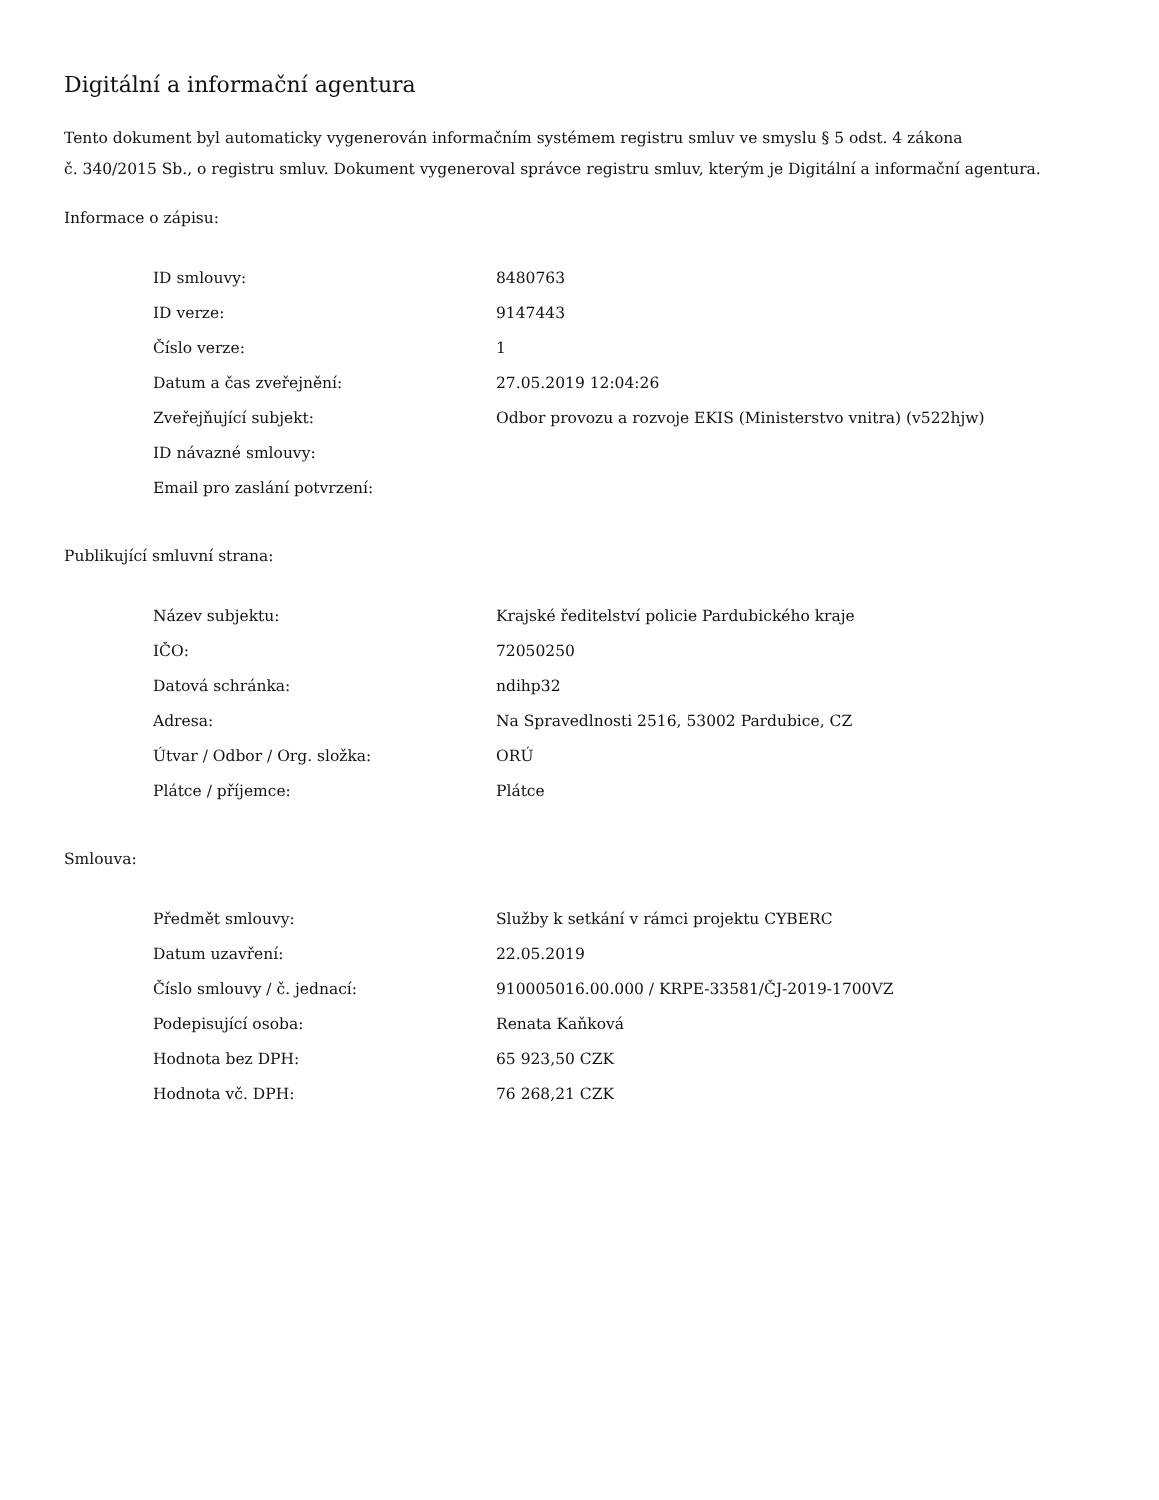Digitální a informační agentura
Tento dokument byl automaticky vygenerován informačním systémem registru smluv ve smyslu § 5 odst. 4 zákona
č. 340/2015 Sb., o registru smluv. Dokument vygeneroval správce registru smluv, kterým je Digitální a informační agentura.
Informace o zápisu:
| ID smlouvy: | 8480763 |
| ID verze: | 9147443 |
| Číslo verze: | 1 |
| Datum a čas zveřejnění: | 27.05.2019 12:04:26 |
| Zveřejňující subjekt: | Odbor provozu a rozvoje EKIS (Ministerstvo vnitra) (v522hjw) |
| ID návazné smlouvy: | |
| Email pro zaslání potvrzení: | |
Publikující smluvní strana:
| Název subjektu: | Krajské ředitelství policie Pardubického kraje |
| IČO: | 72050250 |
| Datová schránka: | ndihp32 |
| Adresa: | Na Spravedlnosti 2516, 53002 Pardubice, CZ |
| Útvar / Odbor / Org. složka: | ORÚ |
| Plátce / příjemce: | Plátce |
Smlouva:
| Předmět smlouvy: | Služby k setkání v rámci projektu CYBERC |
| Datum uzavření: | 22.05.2019 |
| Číslo smlouvy / č. jednací: | 910005016.00.000 / KRPE-33581/ČJ-2019-1700VZ |
| Podepisující osoba: | Renata Kaňková |
| Hodnota bez DPH: | 65 923,50 CZK |
| Hodnota vč. DPH: | 76 268,21 CZK |